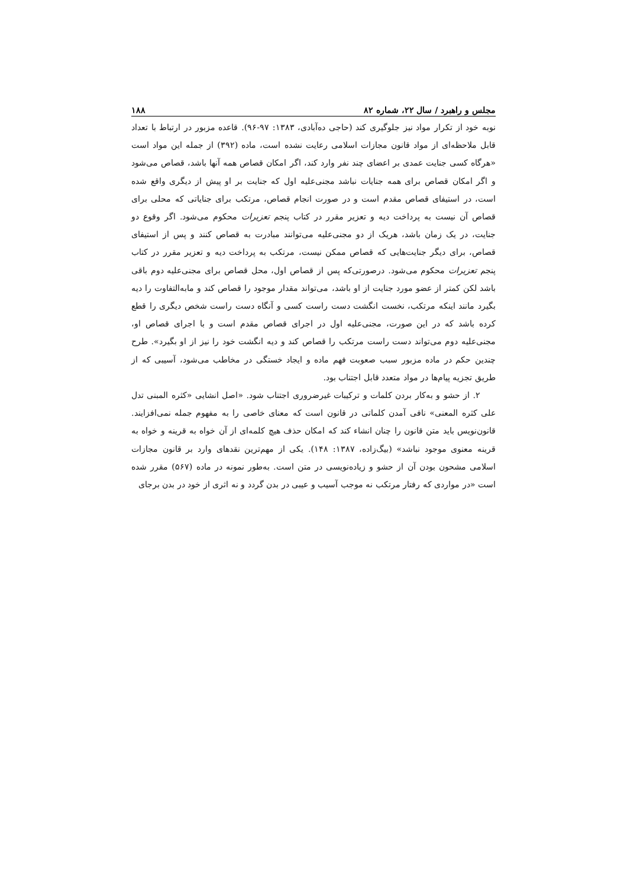مجلس و راهبرد / سال ۲۲، شماره ۸۲ ۱۸۸
نوبه خود از تکرار مواد نیز جلوگیری کند (حاجی ده‌آبادی، ۱۳۸۳: ۹۷-۹۶). قاعده مزبور در ارتباط با تعداد قابل ملاحظه‌ای از مواد قانون مجازات اسلامی رعایت نشده است، ماده (۳۹۲) از جمله این مواد است «هرگاه کسی جنایت عمدی بر اعضای چند نفر وارد کند، اگر امکان قصاص همه آنها باشد، قصاص می‌شود و اگر امکان قصاص برای همه جنایات نباشد مجنی‌علیه اول که جنایت بر او پیش از دیگری واقع شده است، در استیفای قصاص مقدم است و در صورت انجام قصاص، مرتکب برای جنایاتی که محلی برای قصاص آن نیست به پرداخت دیه و تعزیر مقرر در کتاب پنجم تعزیرات محکوم می‌شود. اگر وقوع دو جنایت، در یک زمان باشد، هریک از دو مجنی‌علیه می‌توانند مبادرت به قصاص کنند و پس از استیفای قصاص، برای دیگر جنایت‌هایی که قصاص ممکن نیست، مرتکب به پرداخت دیه و تعزیر مقرر در کتاب پنجم تعزیرات محکوم می‌شود. درصورتی‌که پس از قصاص اول، محل قصاص برای مجنی‌علیه دوم باقی باشد لکن کمتر از عضو مورد جنایت از او باشد، می‌تواند مقدار موجود را قصاص کند و مابه‌التفاوت را دیه بگیرد مانند اینکه مرتکب، نخست انگشت دست راست کسی و آنگاه دست راست شخص دیگری را قطع کرده باشد که در این صورت، مجنی‌علیه اول در اجرای قصاص مقدم است و با اجرای قصاص او، مجنی‌علیه دوم می‌تواند دست راست مرتکب را قصاص کند و دیه انگشت خود را نیز از او بگیرد». طرح چندین حکم در ماده مزبور سبب صعوبت فهم ماده و ایجاد خستگی در مخاطب می‌شود، آسیبی که از طریق تجزیه پیام‌ها در مواد متعدد قابل اجتناب بود.
۲. از حشو و به‌کار بردن کلمات و ترکیبات غیرضروری اجتناب شود. «اصل انشایی «کثره المبنی تدل علی کثره المعنی» نافی آمدن کلماتی در قانون است که معنای خاصی را به مفهوم جمله نمی‌افزایند. قانون‌نویس باید متن قانون را چنان انشاء کند که امکان حذف هیچ کلمه‌ای از آن خواه به قرینه و خواه به قرینه معنوی موجود نباشد» (بیگ‌زاده، ۱۳۸۷: ۱۴۸). یکی از مهم‌ترین نقدهای وارد بر قانون مجازات اسلامی مشحون بودن آن از حشو و زیاده‌نویسی در متن است. به‌طور نمونه در ماده (۵۶۷) مقرر شده است «در مواردی که رفتار مرتکب نه موجب آسیب و عیبی در بدن گردد و نه اثری از خود در بدن برجای